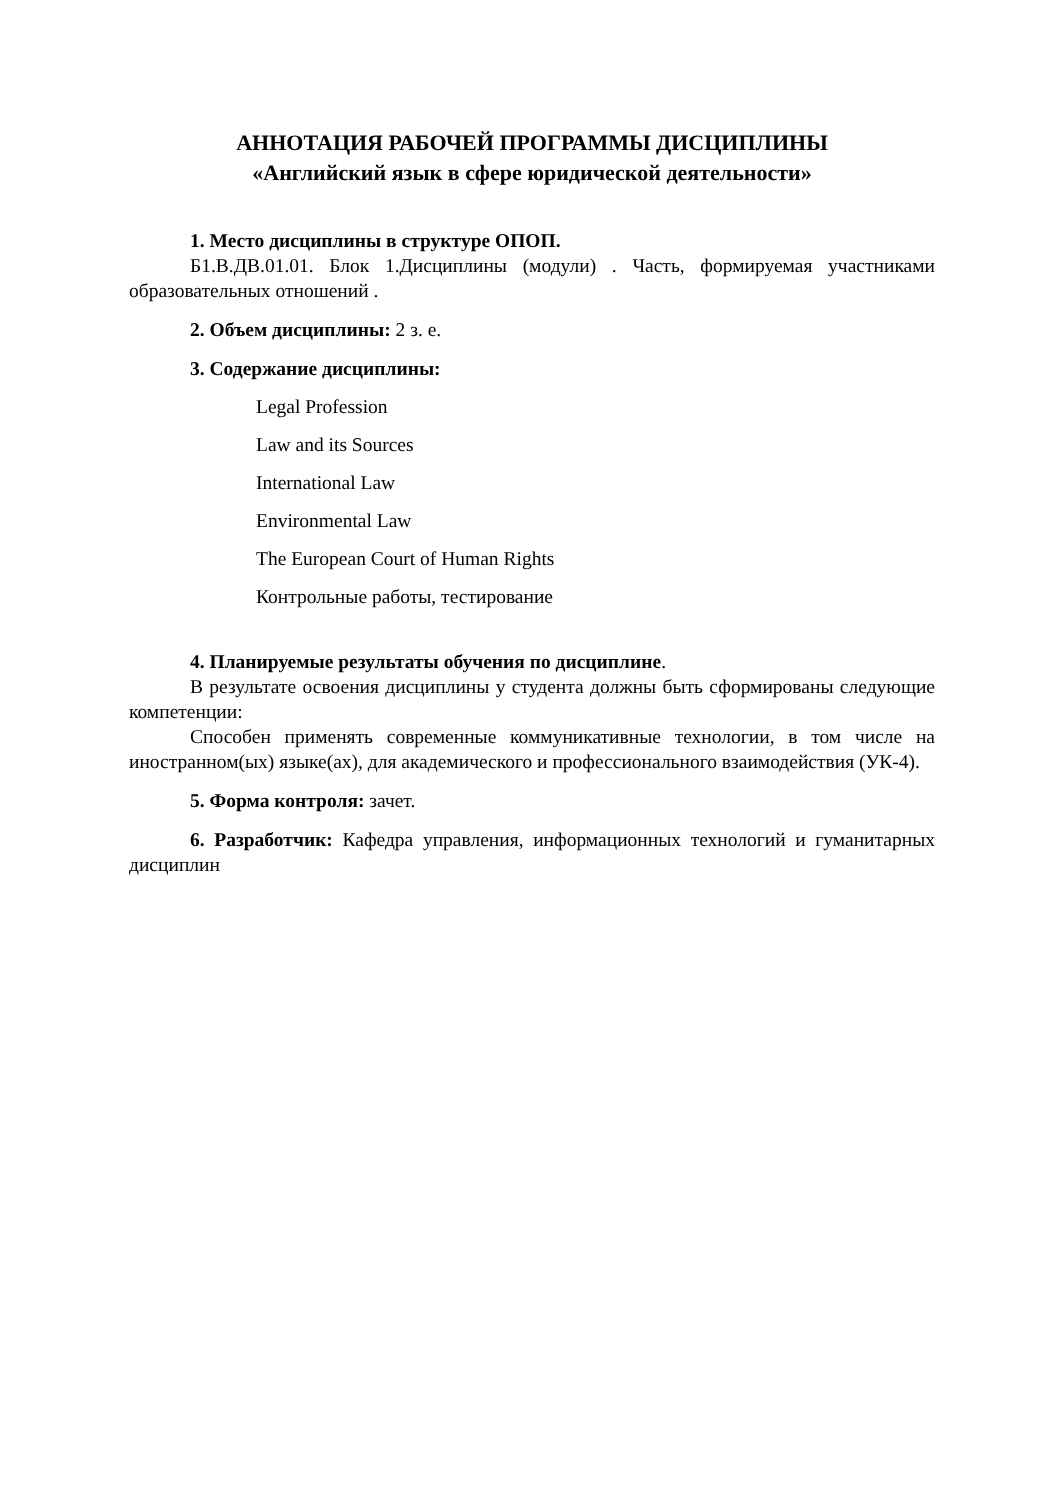АННОТАЦИЯ РАБОЧЕЙ ПРОГРАММЫ ДИСЦИПЛИНЫ
«Английский язык в сфере юридической деятельности»
1. Место дисциплины в структуре ОПОП.
Б1.В.ДВ.01.01. Блок 1.Дисциплины (модули) . Часть, формируемая участниками образовательных отношений .
2. Объем дисциплины: 2 з. е.
3. Содержание дисциплины:
Legal Profession
Law and its Sources
International Law
Environmental Law
The European Court of Human Rights
Контрольные работы, тестирование
4. Планируемые результаты обучения по дисциплине.
В результате освоения дисциплины у студента должны быть сформированы следующие компетенции:
Способен применять современные коммуникативные технологии, в том числе на иностранном(ых) языке(ах), для академического и профессионального взаимодействия (УК-4).
5. Форма контроля: зачет.
6. Разработчик: Кафедра управления, информационных технологий и гуманитарных дисциплин